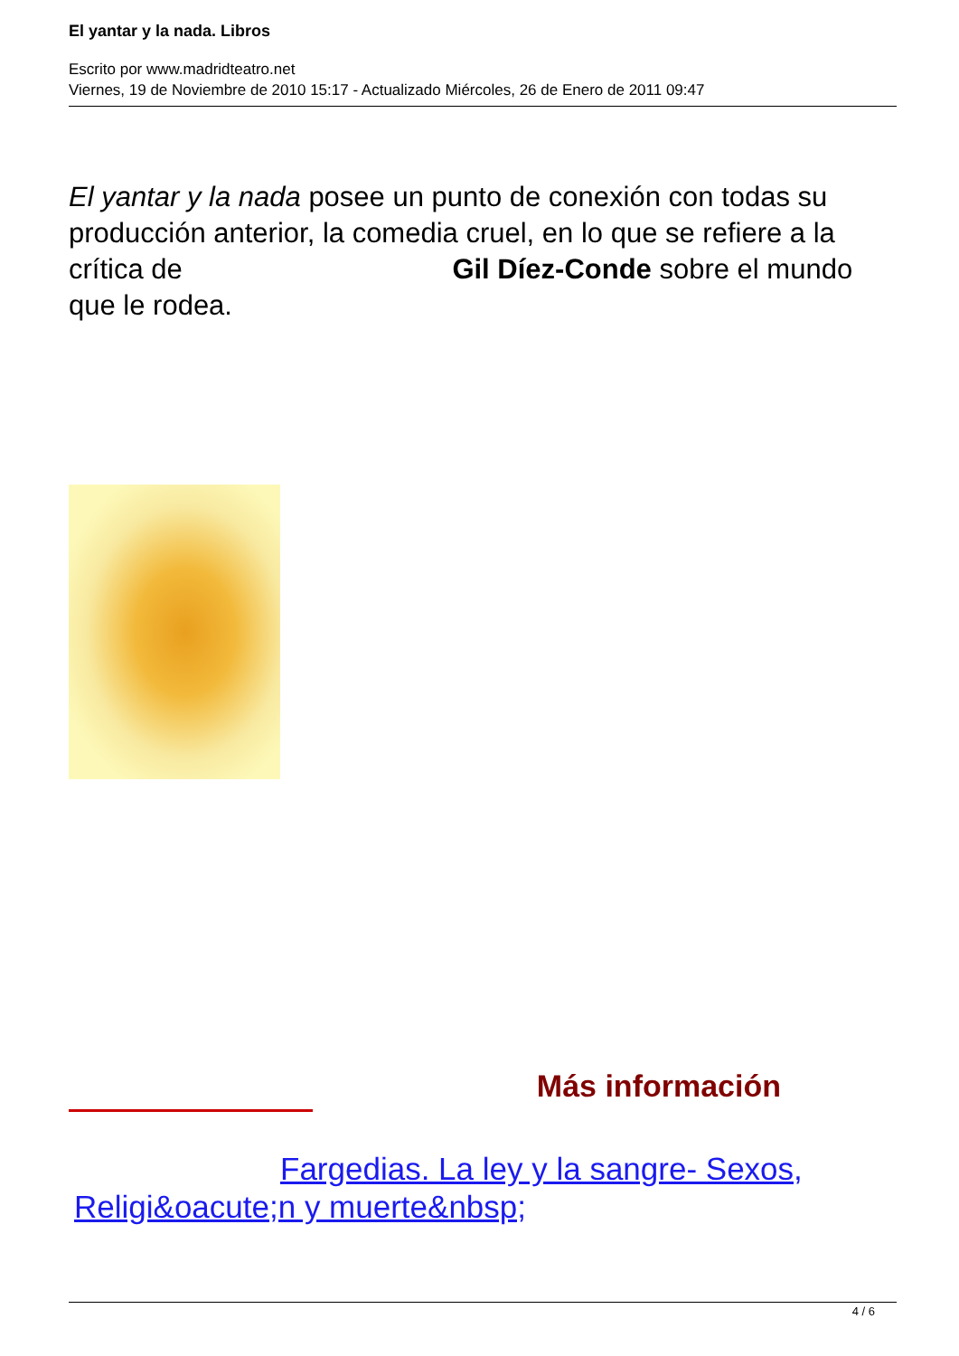El yantar y la nada. Libros
Escrito por www.madridteatro.net
Viernes, 19 de Noviembre de 2010 15:17 - Actualizado Miércoles, 26 de Enero de 2011 09:47
El yantar y la nada posee un punto de conexión con todas su producción anterior, la comedia cruel, en lo que se refiere a la crítica de Gil Díez-Conde sobre el mundo que le rodea.
Más información
Fargedias. La ley y la sangre- Sexos, Religi&oacute;n y muerte&nbsp;
4 / 6